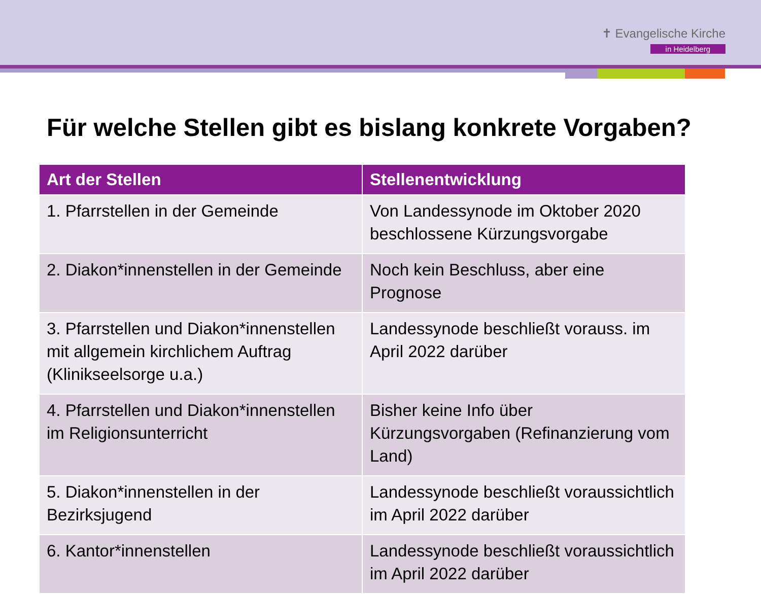✝ Evangelische Kirche
in Heidelberg
Für welche Stellen gibt es bislang konkrete Vorgaben?
| Art der Stellen | Stellenentwicklung |
| --- | --- |
| 1. Pfarrstellen in der Gemeinde | Von Landessynode im Oktober 2020 beschlossene Kürzungsvorgabe |
| 2. Diakon*innenstellen in der Gemeinde | Noch kein Beschluss, aber eine Prognose |
| 3. Pfarrstellen und Diakon*innenstellen mit allgemein kirchlichem Auftrag (Klinikseelsorge u.a.) | Landessynode beschließt vorauss. im April 2022 darüber |
| 4. Pfarrstellen und Diakon*innenstellen im Religionsunterricht | Bisher keine Info über Kürzungsvorgaben (Refinanzierung vom Land) |
| 5. Diakon*innenstellen in der Bezirksjugend | Landessynode beschließt voraussichtlich im April 2022 darüber |
| 6. Kantor*innenstellen | Landessynode beschließt voraussichtlich im April 2022 darüber |